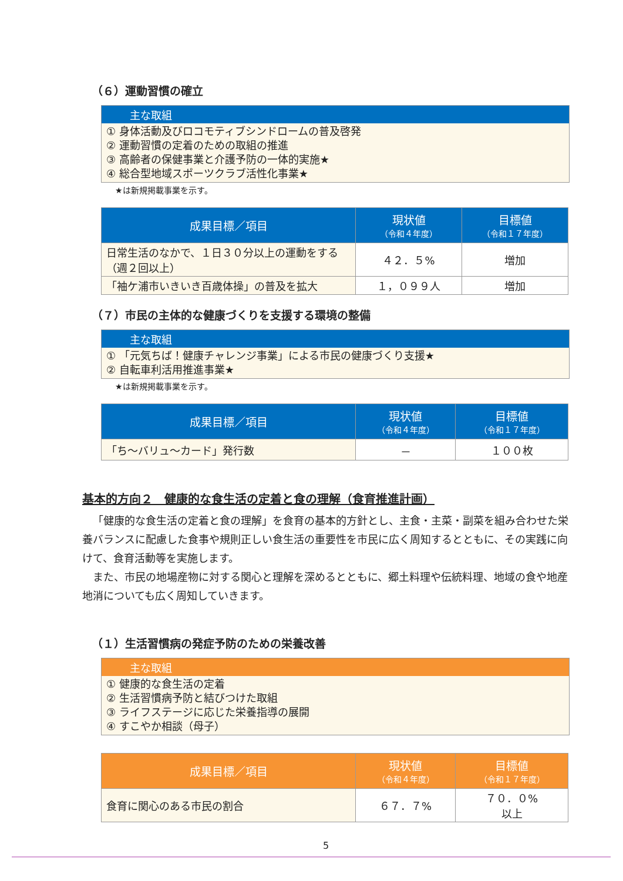（６）運動習慣の確立
主な取組
① 身体活動及びロコモティブシンドロームの普及啓発
② 運動習慣の定着のための取組の推進
③ 高齢者の保健事業と介護予防の一体的実施★
④ 総合型地域スポーツクラブ活性化事業★
★は新規掲載事業を示す。
| 成果目標／項目 | 現状値 （令和４年度） | 目標値 （令和１７年度） |
| --- | --- | --- |
| 日常生活のなかで、１日３０分以上の運動をする（週２回以上） | ４２．５% | 増加 |
| 「袖ケ浦市いきいき百歳体操」の普及を拡大 | １，０９９人 | 増加 |
（７）市民の主体的な健康づくりを支援する環境の整備
主な取組
① 「元気ちば！健康チャレンジ事業」による市民の健康づくり支援★
② 自転車利活用推進事業★
★は新規掲載事業を示す。
| 成果目標／項目 | 現状値 （令和４年度） | 目標値 （令和１７年度） |
| --- | --- | --- |
| 「ち～バリュ～カード」発行数 | － | １００枚 |
基本的方向２　健康的な食生活の定着と食の理解（食育推進計画）
「健康的な食生活の定着と食の理解」を食育の基本的方針とし、主食・主菜・副菜を組み合わせた栄養バランスに配慮した食事や規則正しい食生活の重要性を市民に広く周知するとともに、その実践に向けて、食育活動等を実施します。
また、市民の地場産物に対する関心と理解を深めるとともに、郷土料理や伝統料理、地域の食や地産地消についても広く周知していきます。
（１）生活習慣病の発症予防のための栄養改善
主な取組
① 健康的な食生活の定着
② 生活習慣病予防と結びつけた取組
③ ライフステージに応じた栄養指導の展開
④ すこやか相談（母子）
| 成果目標／項目 | 現状値 （令和４年度） | 目標値 （令和１７年度） |
| --- | --- | --- |
| 食育に関心のある市民の割合 | ６７．７% | ７０．０% 以上 |
5